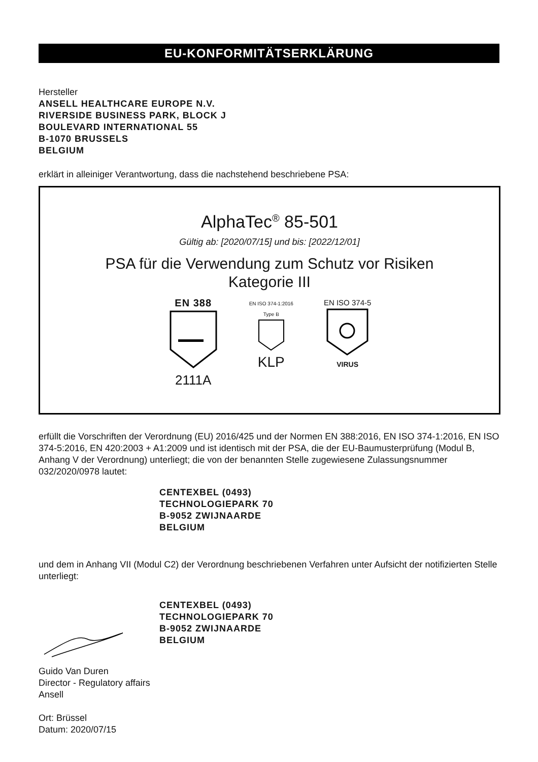EU-KONFORMITÄTSERKLÄRUNG
Hersteller
ANSELL HEALTHCARE EUROPE N.V.
RIVERSIDE BUSINESS PARK, BLOCK J
BOULEVARD INTERNATIONAL 55
B-1070 BRUSSELS
BELGIUM
erklärt in alleiniger Verantwortung, dass die nachstehend beschriebene PSA:
AlphaTec<sup>®</sup> 85-501
Gültig ab: [2020/07/15] und bis: [2022/12/01]
PSA für die Verwendung zum Schutz vor Risiken
Kategorie III
EN 388
2111A
EN ISO 374-1:2016
Type B
KLP
EN ISO 374-5
VIRUS
erfüllt die Vorschriften der Verordnung (EU) 2016/425 und der Normen EN 388:2016, EN ISO 374-1:2016, EN ISO 374-5:2016, EN 420:2003 + A1:2009 und ist identisch mit der PSA, die der EU-Baumusterprüfung (Modul B, Anhang V der Verordnung) unterliegt; die von der benannten Stelle zugewiesene Zulassungsnummer 032/2020/0978 lautet:
CENTEXBEL (0493)
TECHNOLOGIEPARK 70
B-9052 ZWIJNAARDE
BELGIUM
und dem in Anhang VII (Modul C2) der Verordnung beschriebenen Verfahren unter Aufsicht der notifizierten Stelle unterliegt:
CENTEXBEL (0493)
TECHNOLOGIEPARK 70
B-9052 ZWIJNAARDE
BELGIUM
Guido Van Duren
Director - Regulatory affairs
Ansell
Ort: Brüssel
Datum: 2020/07/15